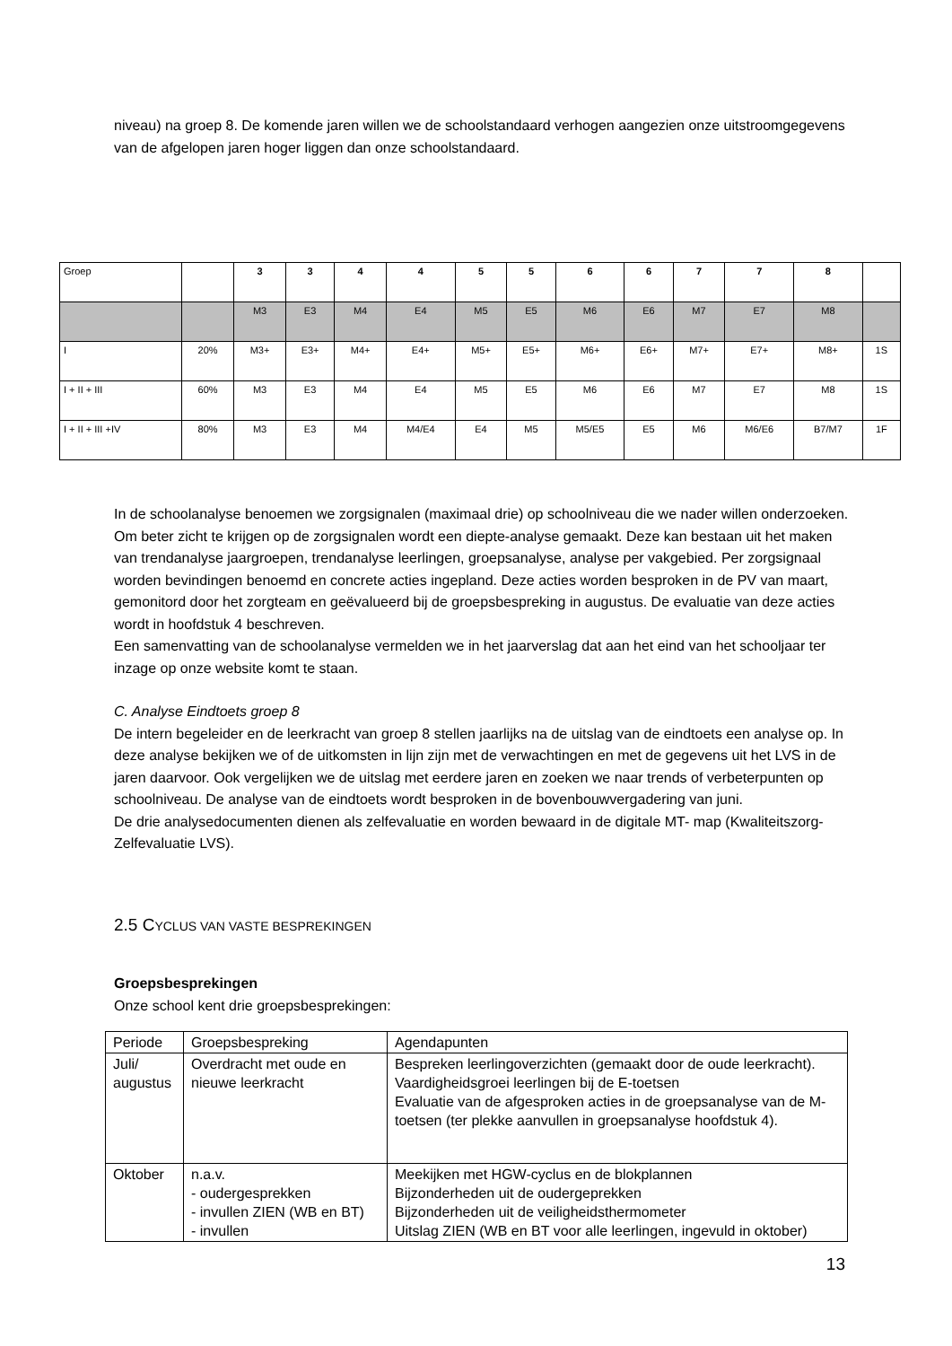niveau) na groep 8. De komende jaren willen we de schoolstandaard verhogen aangezien onze uitstroomgegevens van de afgelopen jaren hoger liggen dan onze schoolstandaard.
| Groep | | 3 | 3 | 4 | 4 | 5 | 5 | 6 | 6 | 7 | 7 | 8 | |
| | | M3 | E3 | M4 | E4 | M5 | E5 | M6 | E6 | M7 | E7 | M8 | |
| I | 20% | M3+ | E3+ | M4+ | E4+ | M5+ | E5+ | M6+ | E6+ | M7+ | E7+ | M8+ | 1S |
| I + II + III | 60% | M3 | E3 | M4 | E4 | M5 | E5 | M6 | E6 | M7 | E7 | M8 | 1S |
| I + II + III +IV | 80% | M3 | E3 | M4 | M4/E4 | E4 | M5 | M5/E5 | E5 | M6 | M6/E6 | B7/M7 | 1F |
In de schoolanalyse benoemen we zorgsignalen (maximaal drie) op schoolniveau die we nader willen onderzoeken. Om beter zicht te krijgen op de zorgsignalen wordt een diepte-analyse gemaakt. Deze kan bestaan uit het maken van trendanalyse jaargroepen, trendanalyse leerlingen, groepsanalyse, analyse per vakgebied. Per zorgsignaal worden bevindingen benoemd en concrete acties ingepland. Deze acties worden besproken in de PV van maart, gemonitord door het zorgteam en geëvalueerd bij de groepsbespreking in augustus. De evaluatie van deze acties wordt in hoofdstuk 4 beschreven.
Een samenvatting van de schoolanalyse vermelden we in het jaarverslag dat aan het eind van het schooljaar ter inzage op onze website komt te staan.
C. Analyse Eindtoets groep 8
De intern begeleider en de leerkracht van groep 8 stellen jaarlijks na de uitslag van de eindtoets een analyse op. In deze analyse bekijken we of de uitkomsten in lijn zijn met de verwachtingen en met de gegevens uit het LVS in de jaren daarvoor. Ook vergelijken we de uitslag met eerdere jaren en zoeken we naar trends of verbeterpunten op schoolniveau. De analyse van de eindtoets wordt besproken in de bovenbouwvergadering van juni.
De drie analysedocumenten dienen als zelfevaluatie en worden bewaard in de digitale MT- map (Kwaliteitszorg-Zelfevaluatie LVS).
2.5 CYCLUS VAN VASTE BESPREKINGEN
Groepsbesprekingen
Onze school kent drie groepsbesprekingen:
| Periode | Groepsbespreking | Agendapunten |
| Juli/ augustus | Overdracht met oude en nieuwe leerkracht | Bespreken leerlingoverzichten (gemaakt door de oude leerkracht). Vaardigheidsgroei leerlingen bij de E-toetsen Evaluatie van de afgesproken acties in de groepsanalyse van de M-toetsen (ter plekke aanvullen in groepsanalyse hoofdstuk 4). |
| Oktober | n.a.v. - oudergesprekken - invullen ZIEN (WB en BT) - invullen | Meekijken met HGW-cyclus en de blokplannen Bijzonderheden uit de oudergeprekken Bijzonderheden uit de veiligheidsthermometer Uitslag ZIEN (WB en BT voor alle leerlingen, ingevuld in oktober) |
13